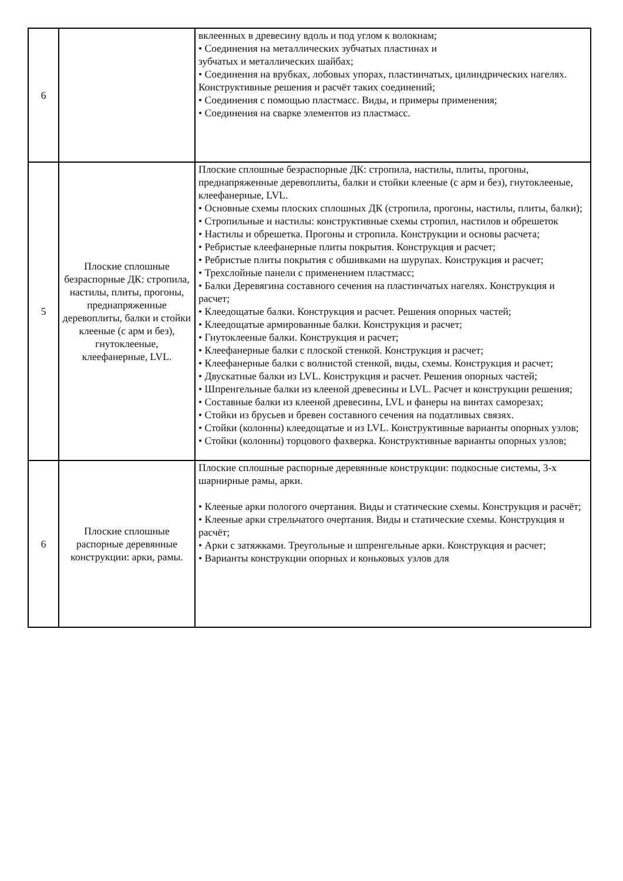| 6 | | вклеенных в древесину вдоль и под углом к волокнам; • Соединения на металлических зубчатых пластинах и зубчатых и металлических шайбах; • Соединения на врубках, лобовых упорах, пластинчатых, цилиндрических нагелях. Конструктивные решения и расчёт таких соединений; • Соединения с помощью пластмасс. Виды, и примеры применения; • Соединения на сварке элементов из пластмасс. |
| 5 | Плоские сплошные безраспорные ДК: стропила, настилы, плиты, прогоны, преднапряженные деревоплиты, балки и стойки клееные (с арм и без), гнутоклееные, клеефанерные, LVL. | Плоские сплошные безраспорные ДК: стропила, настилы, плиты, прогоны, преднапряженные деревоплиты, балки и стойки клееные (с арм и без), гнутоклееные, клеефанерные, LVL. • Основные схемы плоских сплошных ДК (стропила, прогоны, настилы, плиты, балки); • Стропильные и настилы: конструктивные схемы стропил, настилов и обрешеток • Настилы и обрешетка. Прогоны и стропила. Конструкции и основы расчета; • Ребристые клеефанерные плиты покрытия. Конструкция и расчет; • Ребристые плиты покрытия с обшивками на шурупах. Конструкция и расчет; • Трехслойные панели с применением пластмасс; • Балки Деревягина составного сечения на пластинчатых нагелях. Конструкция и расчет; • Клеедощатые балки. Конструкция и расчет. Решения опорных частей; • Клеедощатые армированные балки. Конструкция и расчет; • Гнутоклееные балки. Конструкция и расчет; • Клеефанерные балки с плоской стенкой. Конструкция и расчет; • Клеефанерные балки с волнистой стенкой, виды, схемы. Конструкция и расчет; • Двускатные балки из LVL. Конструкция и расчет. Решения опорных частей; • Шпренгельные балки из клееной древесины и LVL. Расчет и конструкции решения; • Составные балки из клееной древесины, LVL и фанеры на винтах саморезах; • Стойки из брусьев и бревен составного сечения на податливых связях. • Стойки (колонны) клеедощатые и из LVL. Конструктивные варианты опорных узлов; • Стойки (колонны) торцового фахверка. Конструктивные варианты опорных узлов; |
| 6 | Плоские сплошные распорные деревянные конструкции: арки, рамы. | Плоские сплошные распорные деревянные конструкции: подкосные системы, 3-х шарнирные рамы, арки. • Клееные арки пологого очертания. Виды и статические схемы. Конструкция и расчёт; • Клееные арки стрельчатого очертания. Виды и статические схемы. Конструкция и расчёт; • Арки с затяжками. Треугольные и шпренгельные арки. Конструкция и расчет; • Варианты конструкции опорных и коньковых узлов для |